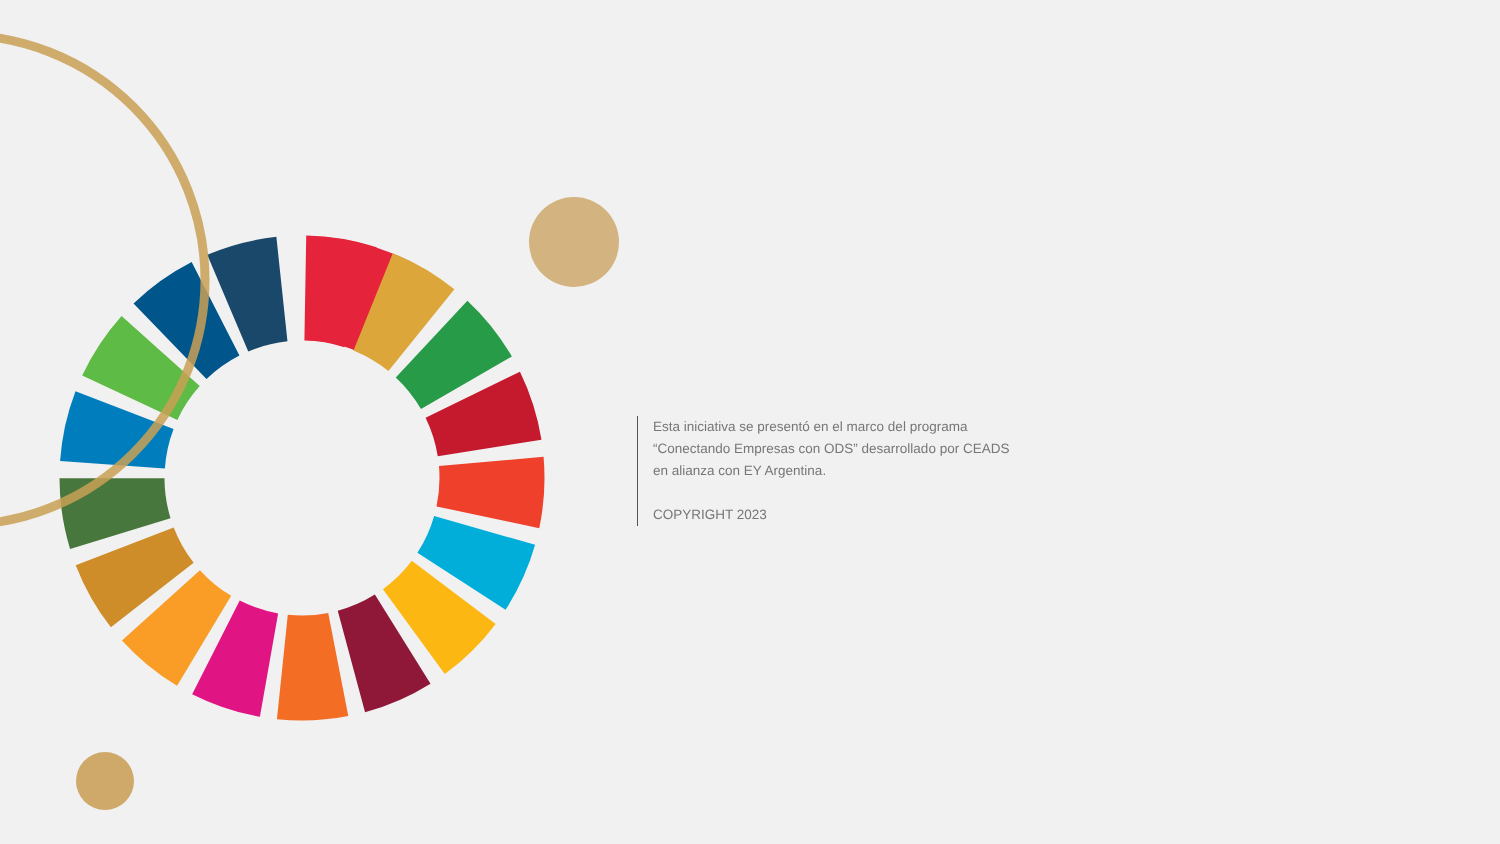Esta iniciativa se presentó en el marco del programa “Conectando Empresas con ODS” desarrollado por CEADS en alianza con EY Argentina.
COPYRIGHT 2023